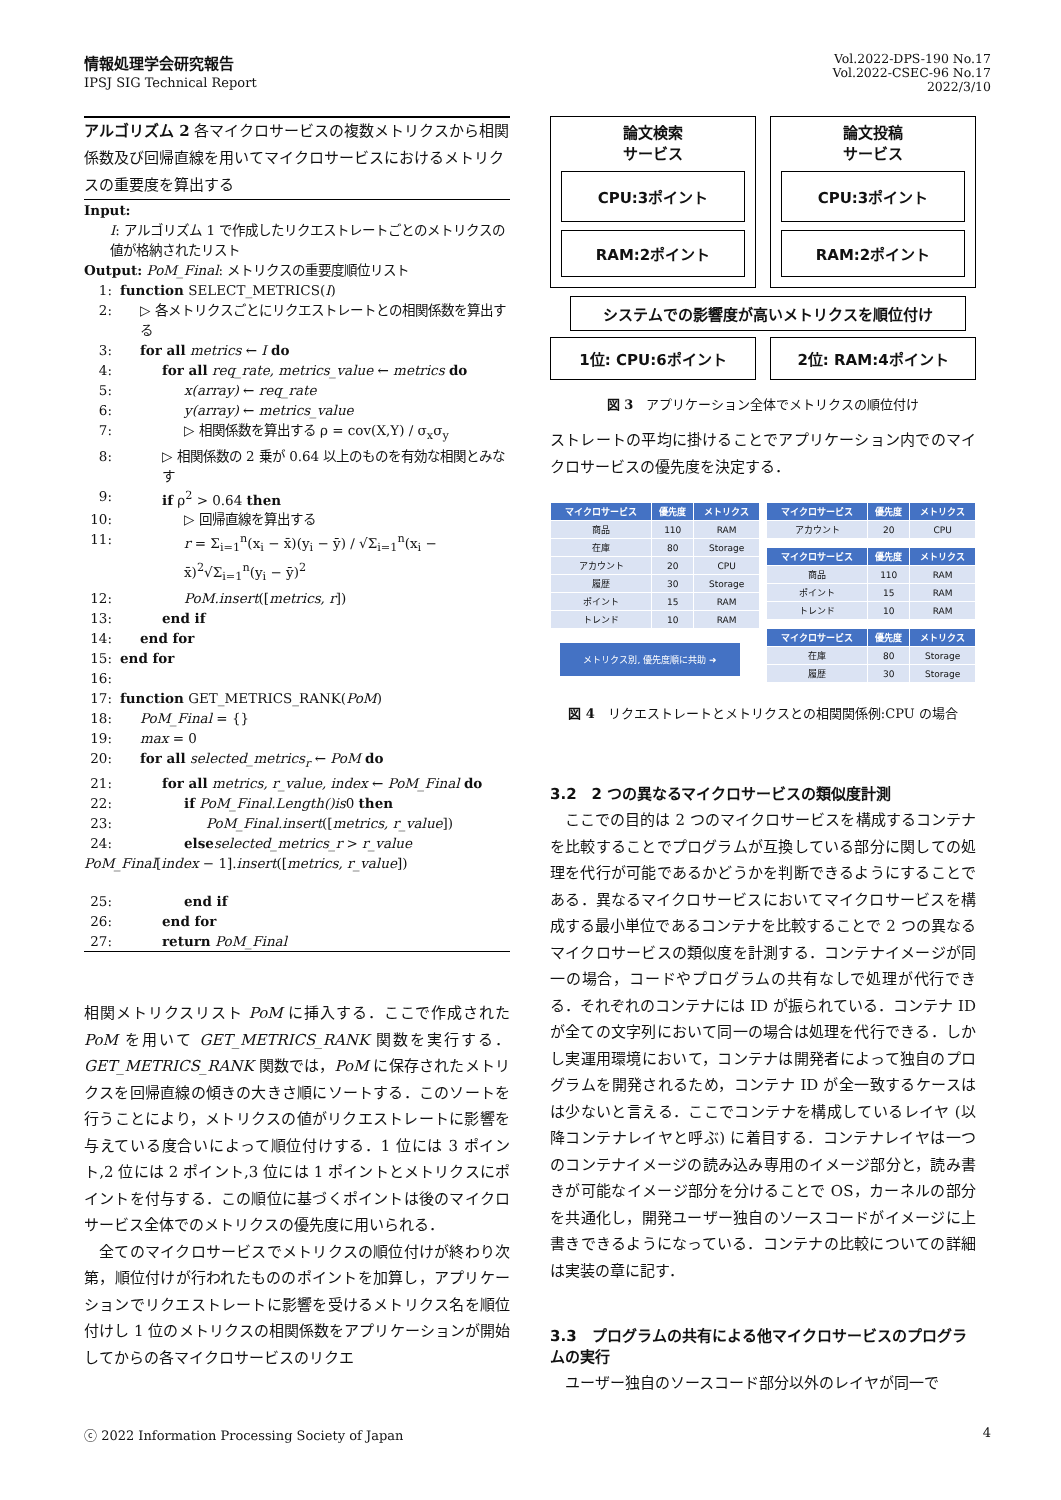情報処理学会研究報告
IPSJ SIG Technical Report
Vol.2022-DPS-190 No.17
Vol.2022-CSEC-96 No.17
2022/3/10
アルゴリズム 2 各マイクロサービスの複数メトリクスから相関係数及び回帰直線を用いてマイクロサービスにおけるメトリクスの重要度を算出する
Input:
I: アルゴリズム 1 で作成したリクエストレートごとのメトリクスの値が格納されたリスト
Output: PoM_Final: メトリクスの重要度順位リスト
1: function SELECT_METRICS(I)
2: ▷ 各メトリクスごとにリクエストレートとの相関係数を算出する
3: for all metrics ← I do
4: for all req_rate, metrics_value ← metrics do
5: x(array) ← req_rate
6: y(array) ← metrics_value
7: ▷ 相関係数を算出する ρ = cov(X,Y) / σ<sub>x</sub>σ<sub>y</sub>
8: ▷ 相関係数の 2 乗が 0.64 以上のものを有効な相関とみなす
9: if ρ<sup>2</sup> > 0.64 then
10: ▷ 回帰直線を算出する
11: r = Σ<sub>i=1</sub><sup>n</sup>(x<sub>i</sub> − x̄)(y<sub>i</sub> − ȳ) / √Σ<sub>i=1</sub><sup>n</sup>(x<sub>i</sub> − x̄)<sup>2</sup>√Σ<sub>i=1</sub><sup>n</sup>(y<sub>i</sub> − ȳ)<sup>2</sup>
12: PoM.insert([metrics, r])
13: end if
14: end for
15: end for
16:
17: function GET_METRICS_RANK(PoM)
18: PoM_Final = {}
19: max = 0
20: for all selected_metrics<sub>r</sub> ← PoM do
21: for all metrics, r_value, index ← PoM_Final do
22: if PoM_Final.Length()is0 then
23: PoM_Final.insert([metrics, r_value])
24: else selected_metrics_r > r_value
PoM_Final[index − 1].insert([metrics, r_value])
25: end if
26: end for
27: return PoM_Final
相関メトリクスリスト PoM に挿入する．ここで作成された PoM を用いて GET_METRICS_RANK 関数を実行する．GET_METRICS_RANK 関数では，PoM に保存されたメトリクスを回帰直線の傾きの大きさ順にソートする．このソートを行うことにより，メトリクスの値がリクエストレートに影響を与えている度合いによって順位付けする．1 位には 3 ポイント,2 位には 2 ポイント,3 位には 1 ポイントとメトリクスにポイントを付与する．この順位に基づくポイントは後のマイクロサービス全体でのメトリクスの優先度に用いられる．
　全てのマイクロサービスでメトリクスの順位付けが終わり次第，順位付けが行われたもののポイントを加算し，アプリケーションでリクエストレートに影響を受けるメトリクス名を順位付けし 1 位のメトリクスの相関係数をアプリケーションが開始してからの各マイクロサービスのリクエ
論文検索
サービス
CPU:3ポイント
RAM:2ポイント
論文投稿
サービス
CPU:3ポイント
RAM:2ポイント
システムでの影響度が高いメトリクスを順位付け
1位: CPU:6ポイント 2位: RAM:4ポイント
図 3　アプリケーション全体でメトリクスの順位付け
ストレートの平均に掛けることでアプリケーション内でのマイクロサービスの優先度を決定する．
| マイクロサービス | 優先度 | メトリクス |
| --- | --- | --- |
| 商品 | 110 | RAM |
| 在庫 | 80 | Storage |
| アカウント | 20 | CPU |
| 履歴 | 30 | Storage |
| ポイント | 15 | RAM |
| トレンド | 10 | RAM |
メトリクス別, 優先度順に共助 ➜
| マイクロサービス | 優先度 | メトリクス |
| --- | --- | --- |
| アカウント | 20 | CPU |
| マイクロサービス | 優先度 | メトリクス |
| --- | --- | --- |
| 商品 | 110 | RAM |
| ポイント | 15 | RAM |
| トレンド | 10 | RAM |
| マイクロサービス | 優先度 | メトリクス |
| --- | --- | --- |
| 在庫 | 80 | Storage |
| 履歴 | 30 | Storage |
図 4　リクエストレートとメトリクスとの相関関係例:CPU の場合
3.2　2 つの異なるマイクロサービスの類似度計測
　ここでの目的は 2 つのマイクロサービスを構成するコンテナを比較することでプログラムが互換している部分に関しての処理を代行が可能であるかどうかを判断できるようにすることである．異なるマイクロサービスにおいてマイクロサービスを構成する最小単位であるコンテナを比較することで 2 つの異なるマイクロサービスの類似度を計測する．コンテナイメージが同一の場合，コードやプログラムの共有なしで処理が代行できる．それぞれのコンテナには ID が振られている．コンテナ ID が全ての文字列において同一の場合は処理を代行できる．しかし実運用環境において，コンテナは開発者によって独自のプログラムを開発されるため，コンテナ ID が全一致するケースはは少ないと言える．ここでコンテナを構成しているレイヤ (以降コンテナレイヤと呼ぶ) に着目する．コンテナレイヤは一つのコンテナイメージの読み込み専用のイメージ部分と，読み書きが可能なイメージ部分を分けることで OS，カーネルの部分を共通化し，開発ユーザー独自のソースコードがイメージに上書きできるようになっている．コンテナの比較についての詳細は実装の章に記す．
3.3　プログラムの共有による他マイクロサービスのプログラムの実行
　ユーザー独自のソースコード部分以外のレイヤが同一で
ⓒ 2022 Information Processing Society of Japan 4